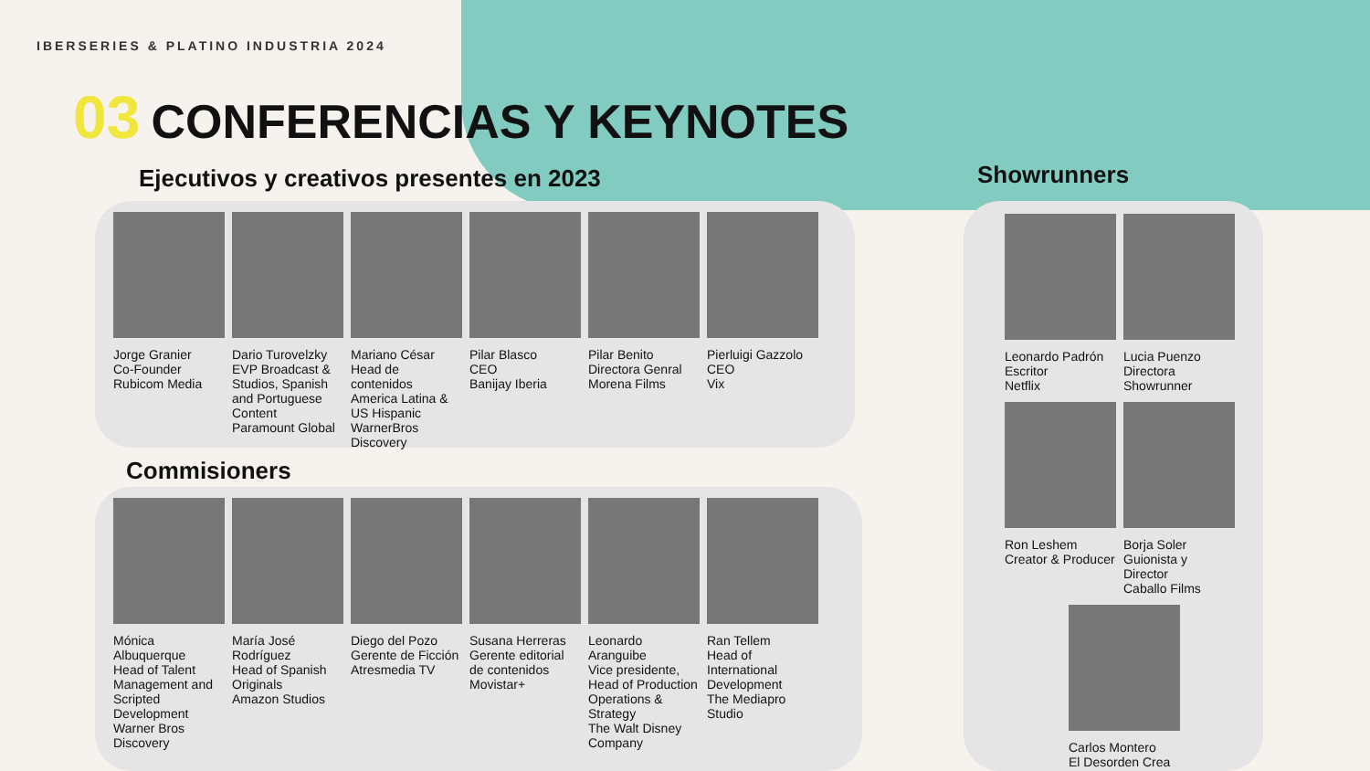IBERSERIES & PLATINO INDUSTRIA 2024
03 CONFERENCIAS Y KEYNOTES
Ejecutivos y creativos presentes en 2023
Showrunners
Jorge Granier
Co-Founder
Rubicom Media
Dario Turovelzky
EVP Broadcast & Studios, Spanish and Portuguese Content
Paramount Global
Mariano César
Head de contenidos America Latina & US Hispanic
WarnerBros Discovery
Pilar Blasco
CEO
Banijay Iberia
Pilar Benito
Directora Genral
Morena Films
Pierluigi Gazzolo
CEO
Vix
Commisioners
Mónica Albuquerque
Head of Talent Management and Scripted Development
Warner Bros Discovery
María José Rodríguez
Head of Spanish Originals
Amazon Studios
Diego del Pozo
Gerente de Ficción
Atresmedia TV
Susana Herreras
Gerente editorial de contenidos
Movistar+
Leonardo Aranguibe
Vice presidente, Head of Production Operations & Strategy
The Walt Disney Company
Ran Tellem
Head of International Development
The Mediapro Studio
Leonardo Padrón
Escritor
Netflix
Lucia Puenzo
Directora Showrunner
Ron Leshem
Creator & Producer
Borja Soler
Guionista y Director
Caballo Films
Carlos Montero
El Desorden Crea